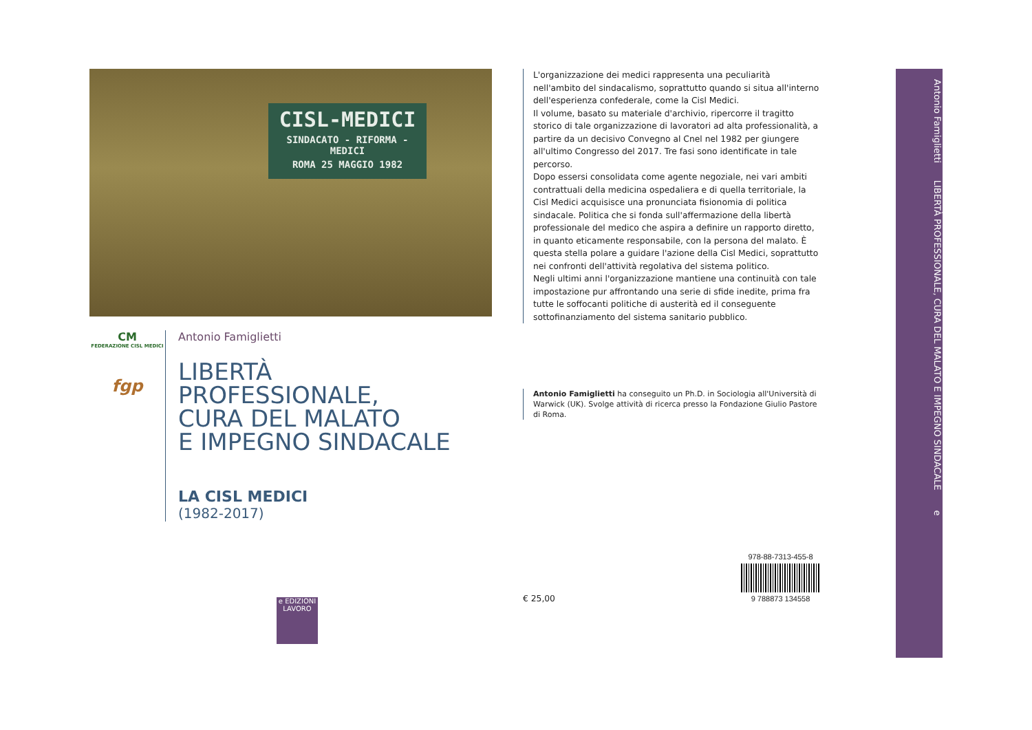CISL-MEDICI
SINDACATO - RIFORMA - MEDICI
ROMA 25 MAGGIO 1982
CM
FEDERAZIONE CISL MEDICI
fgp
Antonio Famiglietti
LIBERTÀ
PROFESSIONALE,
CURA DEL MALATO
E IMPEGNO SINDACALE
LA CISL MEDICI
(1982-2017)
e EDIZIONI LAVORO
L'organizzazione dei medici rappresenta una peculiarità nell'ambito del sindacalismo, soprattutto quando si situa all'interno dell'esperienza confederale, come la Cisl Medici.
Il volume, basato su materiale d'archivio, ripercorre il tragitto storico di tale organizzazione di lavoratori ad alta professionalità, a partire da un decisivo Convegno al Cnel nel 1982 per giungere all'ultimo Congresso del 2017. Tre fasi sono identificate in tale percorso.
Dopo essersi consolidata come agente negoziale, nei vari ambiti contrattuali della medicina ospedaliera e di quella territoriale, la Cisl Medici acquisisce una pronunciata fisionomia di politica sindacale. Politica che si fonda sull'affermazione della libertà professionale del medico che aspira a definire un rapporto diretto, in quanto eticamente responsabile, con la persona del malato. È questa stella polare a guidare l'azione della Cisl Medici, soprattutto nei confronti dell'attività regolativa del sistema politico.
Negli ultimi anni l'organizzazione mantiene una continuità con tale impostazione pur affrontando una serie di sfide inedite, prima fra tutte le soffocanti politiche di austerità ed il conseguente sottofinanziamento del sistema sanitario pubblico.
Antonio Famiglietti ha conseguito un Ph.D. in Sociologia all'Università di Warwick (UK). Svolge attività di ricerca presso la Fondazione Giulio Pastore di Roma.
€ 25,00 978-88-7313-455-8
9 788873 134558
Antonio Famiglietti LIBERTÀ PROFESSIONALE, CURA DEL MALATO E IMPEGNO SINDACALE e